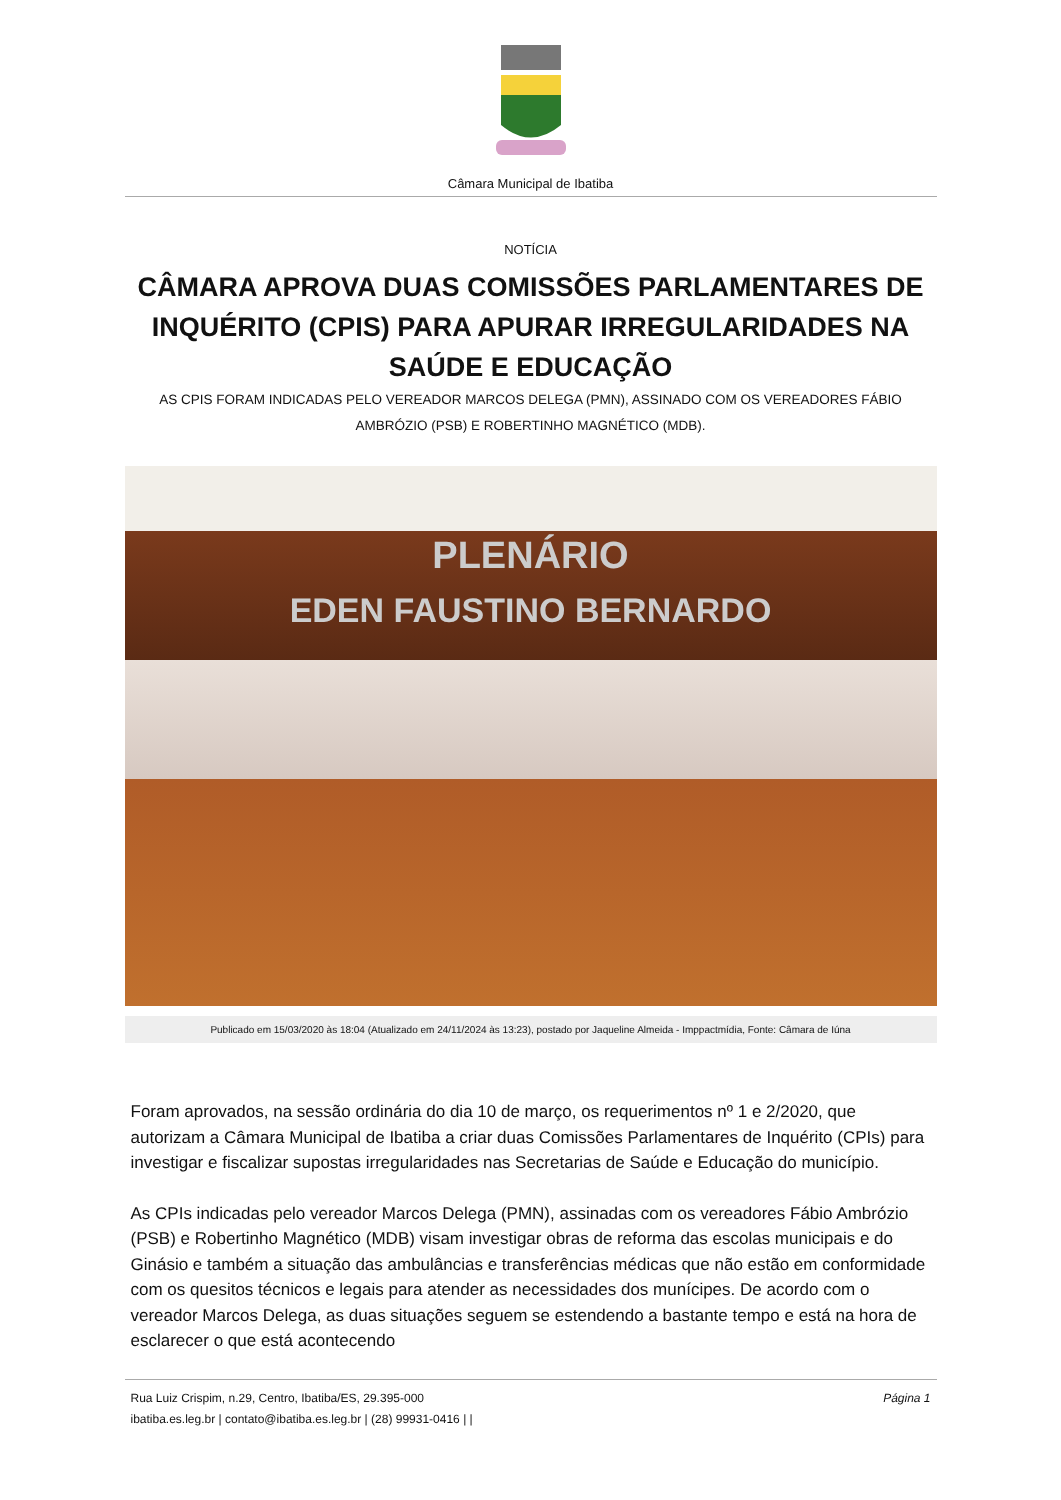Câmara Municipal de Ibatiba
NOTÍCIA
CÂMARA APROVA DUAS COMISSÕES PARLAMENTARES DE INQUÉRITO (CPIS) PARA APURAR IRREGULARIDADES NA SAÚDE E EDUCAÇÃO
AS CPIS FORAM INDICADAS PELO VEREADOR MARCOS DELEGA (PMN), ASSINADO COM OS VEREADORES FÁBIO AMBRÓZIO (PSB) E ROBERTINHO MAGNÉTICO (MDB).
PLENÁRIO
EDEN FAUSTINO BERNARDO
Publicado em 15/03/2020 às 18:04 (Atualizado em 24/11/2024 às 13:23), postado por Jaqueline Almeida - Imppactmídia, Fonte: Câmara de Iúna
Foram aprovados, na sessão ordinária do dia 10 de março, os requerimentos nº 1 e 2/2020, que autorizam a Câmara Municipal de Ibatiba a criar duas Comissões Parlamentares de Inquérito (CPIs) para investigar e fiscalizar supostas irregularidades nas Secretarias de Saúde e Educação do município.
As CPIs indicadas pelo vereador Marcos Delega (PMN), assinadas com os vereadores Fábio Ambrózio (PSB) e Robertinho Magnético (MDB) visam investigar obras de reforma das escolas municipais e do Ginásio e também a situação das ambulâncias e transferências médicas que não estão em conformidade com os quesitos técnicos e legais para atender as necessidades dos munícipes. De acordo com o vereador Marcos Delega, as duas situações seguem se estendendo a bastante tempo e está na hora de esclarecer o que está acontecendo
Rua Luiz Crispim, n.29, Centro, Ibatiba/ES, 29.395-000
ibatiba.es.leg.br | contato@ibatiba.es.leg.br | (28) 99931-0416 | |
Página 1